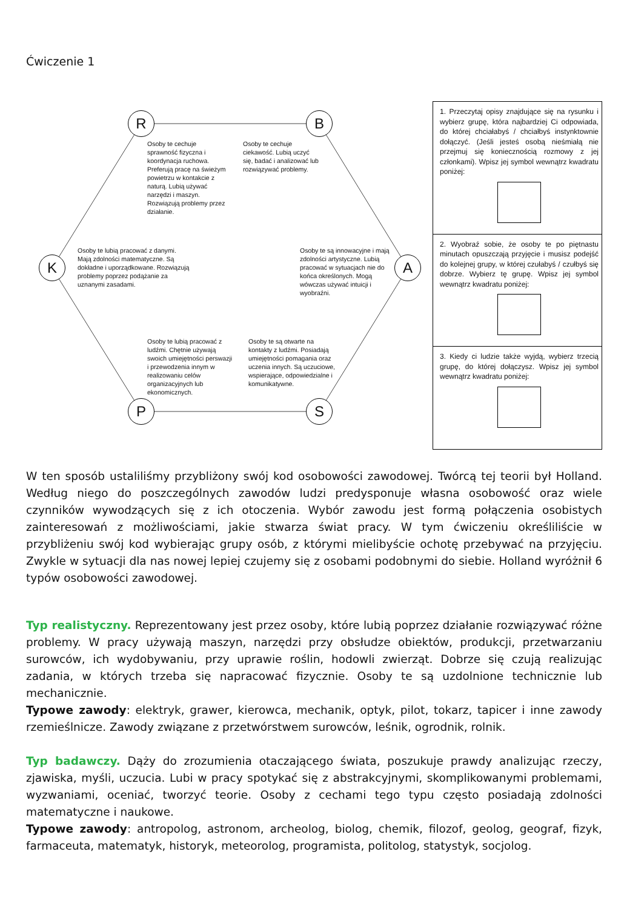Ćwiczenie 1
R B
K A
P S
Osoby te cechuje sprawność fizyczna i koordynacja ruchowa. Preferują pracę na świeżym powietrzu w kontakcie z naturą. Lubią używać narzędzi i maszyn. Rozwiązują problemy przez działanie.
Osoby te cechuje ciekawość. Lubią uczyć się, badać i analizować lub rozwiązywać problemy.
Osoby te lubią pracować z danymi. Mają zdolności matematyczne. Są dokładne i uporządkowane. Rozwiązują problemy poprzez podążanie za uznanymi zasadami.
Osoby te są innowacyjne i mają zdolności artystyczne. Lubią pracować w sytuacjach nie do końca określonych. Mogą wówczas używać intuicji i wyobraźni.
Osoby te lubią pracować z ludźmi. Chętnie używają swoich umiejętności perswazji i przewodzenia innym w realizowaniu celów organizacyjnych lub ekonomicznych.
Osoby te są otwarte na kontakty z ludźmi. Posiadają umiejętności pomagania oraz uczenia innych. Są uczuciowe, wspierające, odpowiedzialne i komunikatywne.
1. Przeczytaj opisy znajdujące się na rysunku i wybierz grupę, która najbardziej Ci odpowiada, do której chciałabyś / chciałbyś instynktownie dołączyć. (Jeśli jesteś osobą nieśmiałą nie przejmuj się koniecznością rozmowy z jej członkami). Wpisz jej symbol wewnątrz kwadratu poniżej:
2. Wyobraź sobie, że osoby te po piętnastu minutach opuszczają przyjęcie i musisz podejść do kolejnej grupy, w której czułabyś / czułbyś się dobrze. Wybierz tę grupę. Wpisz jej symbol wewnątrz kwadratu poniżej:
3. Kiedy ci ludzie także wyjdą, wybierz trzecią grupę, do której dołączysz. Wpisz jej symbol wewnątrz kwadratu poniżej:
W ten sposób ustaliliśmy przybliżony swój kod osobowości zawodowej. Twórcą tej teorii był Holland. Według niego do poszczególnych zawodów ludzi predysponuje własna osobowość oraz wiele czynników wywodzących się z ich otoczenia. Wybór zawodu jest formą połączenia osobistych zainteresowań z możliwościami, jakie stwarza świat pracy. W tym ćwiczeniu określiliście w przybliżeniu swój kod wybierając grupy osób, z którymi mielibyście ochotę przebywać na przyjęciu. Zwykle w sytuacji dla nas nowej lepiej czujemy się z osobami podobnymi do siebie. Holland wyróżnił 6 typów osobowości zawodowej.
Typ realistyczny. Reprezentowany jest przez osoby, które lubią poprzez działanie rozwiązywać różne problemy. W pracy używają maszyn, narzędzi przy obsłudze obiektów, produkcji, przetwarzaniu surowców, ich wydobywaniu, przy uprawie roślin, hodowli zwierząt. Dobrze się czują realizując zadania, w których trzeba się napracować fizycznie. Osoby te są uzdolnione technicznie lub mechanicznie.
Typowe zawody: elektryk, grawer, kierowca, mechanik, optyk, pilot, tokarz, tapicer i inne zawody rzemieślnicze. Zawody związane z przetwórstwem surowców, leśnik, ogrodnik, rolnik.
Typ badawczy. Dąży do zrozumienia otaczającego świata, poszukuje prawdy analizując rzeczy, zjawiska, myśli, uczucia. Lubi w pracy spotykać się z abstrakcyjnymi, skomplikowanymi problemami, wyzwaniami, oceniać, tworzyć teorie. Osoby z cechami tego typu często posiadają zdolności matematyczne i naukowe.
Typowe zawody: antropolog, astronom, archeolog, biolog, chemik, filozof, geolog, geograf, fizyk, farmaceuta, matematyk, historyk, meteorolog, programista, politolog, statystyk, socjolog.